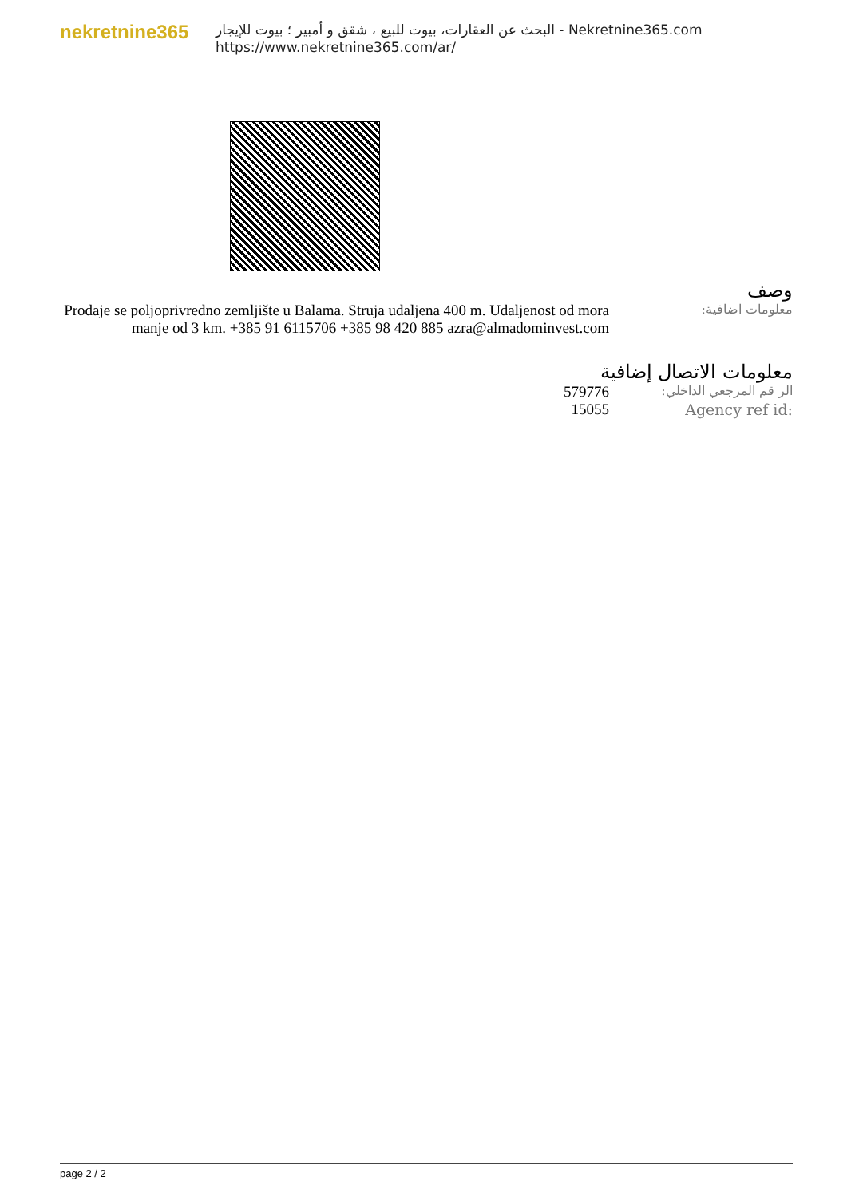nekretnine365
البحث عن العقارات، بيوت للبيع ، شقق و أمبير ؛ بيوت للإيجار - Nekretnine365.com
https://www.nekretnine365.com/ar/
وصف
معلومات اضافية:
Prodaje se poljoprivredno zemljište u Balama. Struja udaljena 400 m. Udaljenost od mora manje od 3 km. +385 91 6115706 +385 98 420 885 azra@almadominvest.com
معلومات الاتصال إضافية
الر قم المرجعي الداخلي:
579776
Agency ref id: 15055
page 2 / 2